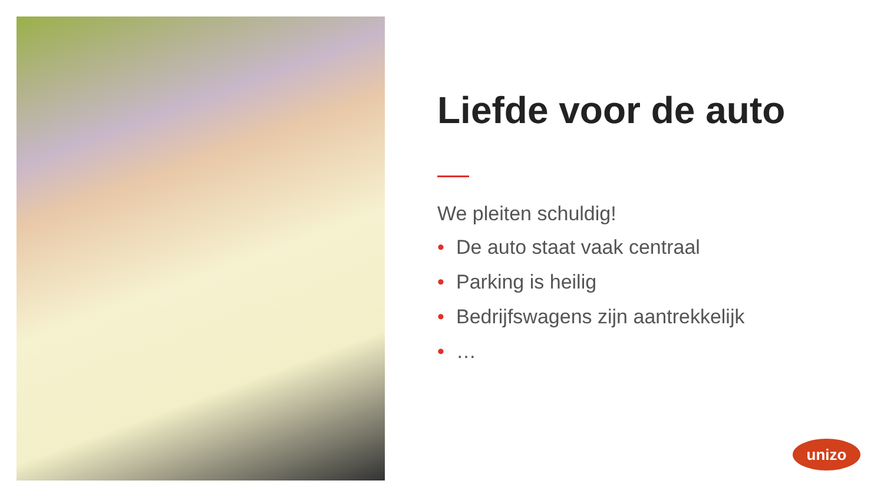Liefde voor de auto
We pleiten schuldig!
• De auto staat vaak centraal
• Parking is heilig
• Bedrijfswagens zijn aantrekkelijk
• …
unizo